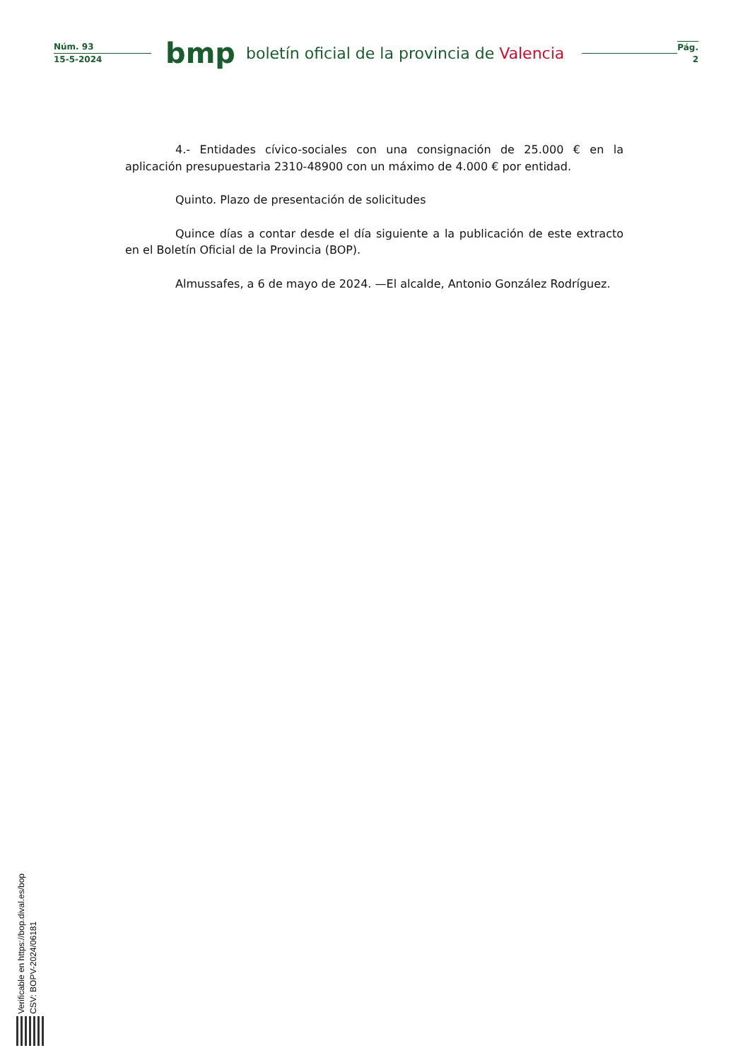Núm. 93
15-5-2024
bmp
boletín oficial de la provincia de Valencia
Pág.
2
4.- Entidades cívico-sociales con una consignación de 25.000 € en la aplicación presupuestaria 2310-48900 con un máximo de 4.000 € por entidad.
Quinto. Plazo de presentación de solicitudes
Quince días a contar desde el día siguiente a la publicación de este extracto en el Boletín Oficial de la Provincia (BOP).
Almussafes, a 6 de mayo de 2024. —El alcalde, Antonio González Rodríguez.
Verificable en https://bop.dival.es/bop
CSV: BOPV-2024/06181